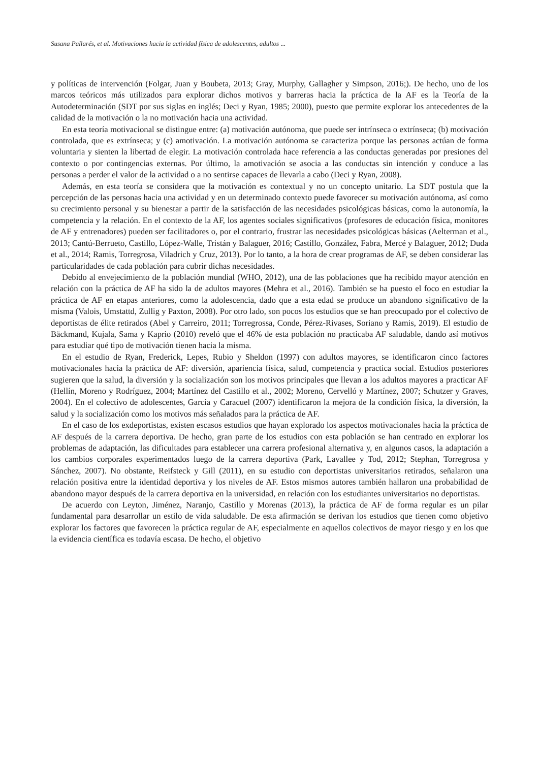Susana Pallarés, et al. Motivaciones hacia la actividad física de adolescentes, adultos ...
y políticas de intervención (Folgar, Juan y Boubeta, 2013; Gray, Murphy, Gallagher y Simpson, 2016;). De hecho, uno de los marcos teóricos más utilizados para explorar dichos motivos y barreras hacia la práctica de la AF es la Teoría de la Autodeterminación (SDT por sus siglas en inglés; Deci y Ryan, 1985; 2000), puesto que permite explorar los antecedentes de la calidad de la motivación o la no motivación hacia una actividad.
En esta teoría motivacional se distingue entre: (a) motivación autónoma, que puede ser intrínseca o extrínseca; (b) motivación controlada, que es extrínseca; y (c) amotivación. La motivación autónoma se caracteriza porque las personas actúan de forma voluntaria y sienten la libertad de elegir. La motivación controlada hace referencia a las conductas generadas por presiones del contexto o por contingencias externas. Por último, la amotivación se asocia a las conductas sin intención y conduce a las personas a perder el valor de la actividad o a no sentirse capaces de llevarla a cabo (Deci y Ryan, 2008).
Además, en esta teoría se considera que la motivación es contextual y no un concepto unitario. La SDT postula que la percepción de las personas hacia una actividad y en un determinado contexto puede favorecer su motivación autónoma, así como su crecimiento personal y su bienestar a partir de la satisfacción de las necesidades psicológicas básicas, como la autonomía, la competencia y la relación. En el contexto de la AF, los agentes sociales significativos (profesores de educación física, monitores de AF y entrenadores) pueden ser facilitadores o, por el contrario, frustrar las necesidades psicológicas básicas (Aelterman et al., 2013; Cantú-Berrueto, Castillo, López-Walle, Tristán y Balaguer, 2016; Castillo, González, Fabra, Mercé y Balaguer, 2012; Duda et al., 2014; Ramis, Torregrosa, Viladrich y Cruz, 2013). Por lo tanto, a la hora de crear programas de AF, se deben considerar las particularidades de cada población para cubrir dichas necesidades.
Debido al envejecimiento de la población mundial (WHO, 2012), una de las poblaciones que ha recibido mayor atención en relación con la práctica de AF ha sido la de adultos mayores (Mehra et al., 2016). También se ha puesto el foco en estudiar la práctica de AF en etapas anteriores, como la adolescencia, dado que a esta edad se produce un abandono significativo de la misma (Valois, Umstattd, Zullig y Paxton, 2008). Por otro lado, son pocos los estudios que se han preocupado por el colectivo de deportistas de élite retirados (Abel y Carreiro, 2011; Torregrossa, Conde, Pérez-Rivases, Soriano y Ramis, 2019). El estudio de Bäckmand, Kujala, Sama y Kaprio (2010) reveló que el 46% de esta población no practicaba AF saludable, dando así motivos para estudiar qué tipo de motivación tienen hacia la misma.
En el estudio de Ryan, Frederick, Lepes, Rubio y Sheldon (1997) con adultos mayores, se identificaron cinco factores motivacionales hacia la práctica de AF: diversión, apariencia física, salud, competencia y practica social. Estudios posteriores sugieren que la salud, la diversión y la socialización son los motivos principales que llevan a los adultos mayores a practicar AF (Hellín, Moreno y Rodríguez, 2004; Martínez del Castillo et al., 2002; Moreno, Cervelló y Martínez, 2007; Schutzer y Graves, 2004). En el colectivo de adolescentes, García y Caracuel (2007) identificaron la mejora de la condición física, la diversión, la salud y la socialización como los motivos más señalados para la práctica de AF.
En el caso de los exdeportistas, existen escasos estudios que hayan explorado los aspectos motivacionales hacia la práctica de AF después de la carrera deportiva. De hecho, gran parte de los estudios con esta población se han centrado en explorar los problemas de adaptación, las dificultades para establecer una carrera profesional alternativa y, en algunos casos, la adaptación a los cambios corporales experimentados luego de la carrera deportiva (Park, Lavallee y Tod, 2012; Stephan, Torregrosa y Sánchez, 2007). No obstante, Reifsteck y Gill (2011), en su estudio con deportistas universitarios retirados, señalaron una relación positiva entre la identidad deportiva y los niveles de AF. Estos mismos autores también hallaron una probabilidad de abandono mayor después de la carrera deportiva en la universidad, en relación con los estudiantes universitarios no deportistas.
De acuerdo con Leyton, Jiménez, Naranjo, Castillo y Morenas (2013), la práctica de AF de forma regular es un pilar fundamental para desarrollar un estilo de vida saludable. De esta afirmación se derivan los estudios que tienen como objetivo explorar los factores que favorecen la práctica regular de AF, especialmente en aquellos colectivos de mayor riesgo y en los que la evidencia científica es todavía escasa. De hecho, el objetivo